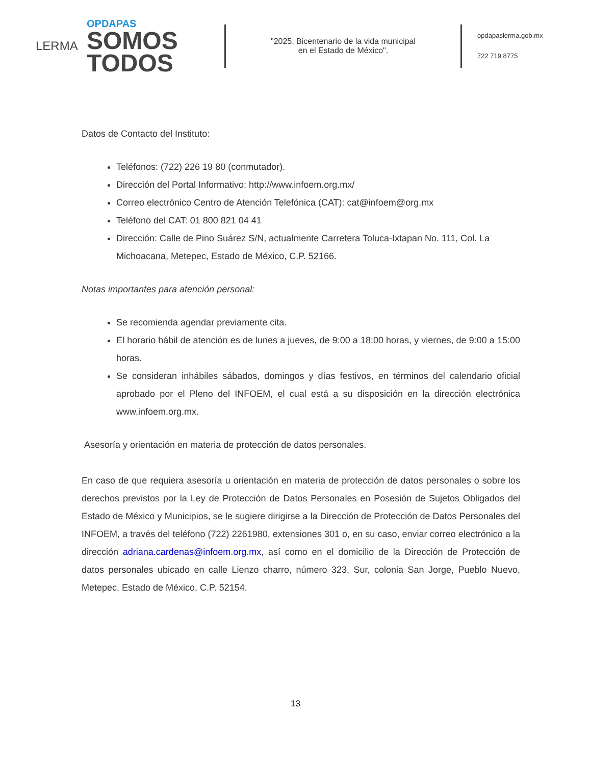LERMA
OPDAPAS
SOMOS
TODOS
"2025. Bicentenario de la vida municipal
en el Estado de México".
opdapaslerma.gob.mx
722 719 8775
Datos de Contacto del Instituto:
Teléfonos: (722) 226 19 80 (conmutador).
Dirección del Portal Informativo: http://www.infoem.org.mx/
Correo electrónico Centro de Atención Telefónica (CAT): cat@infoem@org.mx
Teléfono del CAT: 01 800 821 04 41
Dirección: Calle de Pino Suárez S/N, actualmente Carretera Toluca-Ixtapan No. 111, Col. La Michoacana, Metepec, Estado de México, C.P. 52166.
Notas importantes para atención personal:
Se recomienda agendar previamente cita.
El horario hábil de atención es de lunes a jueves, de 9:00 a 18:00 horas, y viernes, de 9:00 a 15:00 horas.
Se consideran inhábiles sábados, domingos y días festivos, en términos del calendario oficial aprobado por el Pleno del INFOEM, el cual está a su disposición en la dirección electrónica www.infoem.org.mx.
Asesoría y orientación en materia de protección de datos personales.
En caso de que requiera asesoría u orientación en materia de protección de datos personales o sobre los derechos previstos por la Ley de Protección de Datos Personales en Posesión de Sujetos Obligados del Estado de México y Municipios, se le sugiere dirigirse a la Dirección de Protección de Datos Personales del INFOEM, a través del teléfono (722) 2261980, extensiones 301 o, en su caso, enviar correo electrónico a la dirección adriana.cardenas@infoem.org.mx, así como en el domicilio de la Dirección de Protección de datos personales ubicado en calle Lienzo charro, número 323, Sur, colonia San Jorge, Pueblo Nuevo, Metepec, Estado de México, C.P. 52154.
13